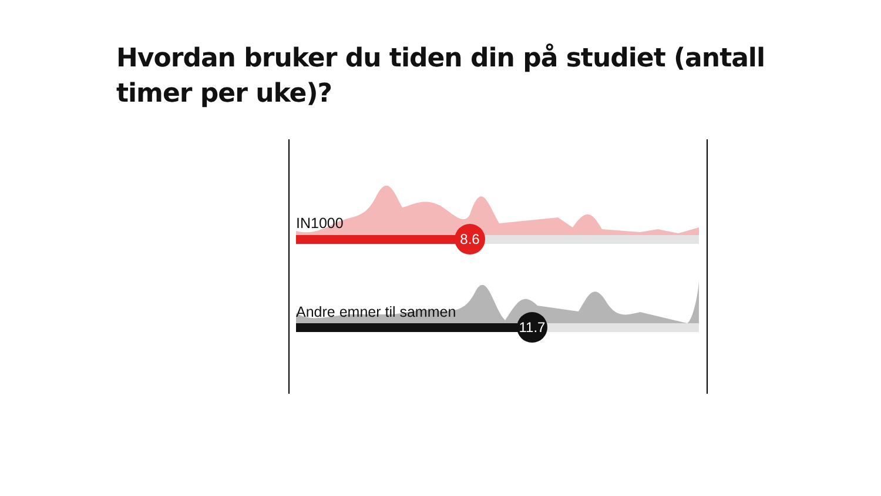Hvordan bruker du tiden din på studiet (antall timer per uke)?
IN1000
8.6
Andre emner til sammen
11.7